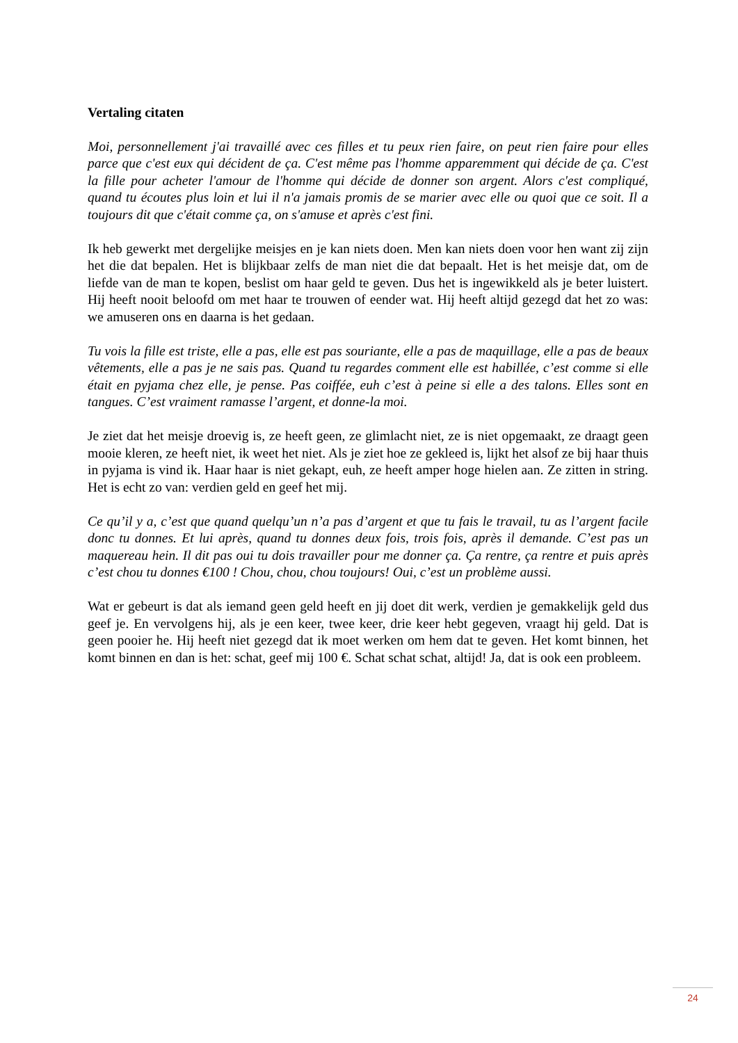Vertaling citaten
Moi, personnellement j'ai travaillé avec ces filles et tu peux rien faire, on peut rien faire pour elles parce que c'est eux qui décident de ça. C'est même pas l'homme apparemment qui décide de ça. C'est la fille pour acheter l'amour de l'homme qui décide de donner son argent. Alors c'est compliqué, quand tu écoutes plus loin et lui il n'a jamais promis de se marier avec elle ou quoi que ce soit. Il a toujours dit que c'était comme ça, on s'amuse et après c'est fini.
Ik heb gewerkt met dergelijke meisjes en je kan niets doen. Men kan niets doen voor hen want zij zijn het die dat bepalen. Het is blijkbaar zelfs de man niet die dat bepaalt. Het is het meisje dat, om de liefde van de man te kopen, beslist om haar geld te geven. Dus het is ingewikkeld als je beter luistert. Hij heeft nooit beloofd om met haar te trouwen of eender wat. Hij heeft altijd gezegd dat het zo was: we amuseren ons en daarna is het gedaan.
Tu vois la fille est triste, elle a pas, elle est pas souriante, elle a pas de maquillage, elle a pas de beaux vêtements, elle a pas je ne sais pas. Quand tu regardes comment elle est habillée, c’est comme si elle était en pyjama chez elle, je pense. Pas coiffée, euh c’est à peine si elle a des talons. Elles sont en tangues. C’est vraiment ramasse l’argent, et donne-la moi.
Je ziet dat het meisje droevig is, ze heeft geen, ze glimlacht niet, ze is niet opgemaakt, ze draagt geen mooie kleren, ze heeft niet, ik weet het niet. Als je ziet hoe ze gekleed is, lijkt het alsof ze bij haar thuis in pyjama is vind ik. Haar haar is niet gekapt, euh, ze heeft amper hoge hielen aan. Ze zitten in string. Het is echt zo van: verdien geld en geef het mij.
Ce qu’il y a, c’est que quand quelqu’un n’a pas d’argent et que tu fais le travail, tu as l’argent facile donc tu donnes. Et lui après, quand tu donnes deux fois, trois fois, après il demande. C’est pas un maquereau hein. Il dit pas oui tu dois travailler pour me donner ça. Ça rentre, ça rentre et puis après c’est chou tu donnes €100 ! Chou, chou, chou toujours! Oui, c’est un problème aussi.
Wat er gebeurt is dat als iemand geen geld heeft en jij doet dit werk, verdien je gemakkelijk geld dus geef je. En vervolgens hij, als je een keer, twee keer, drie keer hebt gegeven, vraagt hij geld. Dat is geen pooier he. Hij heeft niet gezegd dat ik moet werken om hem dat te geven. Het komt binnen, het komt binnen en dan is het: schat, geef mij 100 €. Schat schat schat, altijd! Ja, dat is ook een probleem.
24